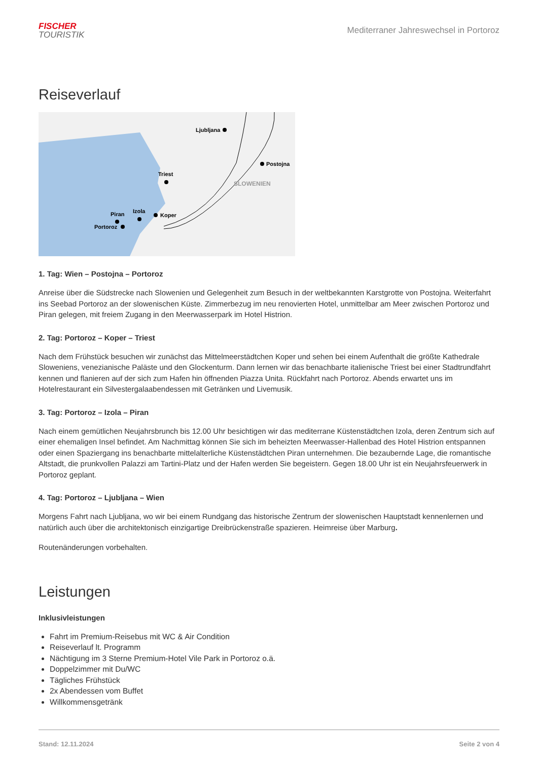FISCHER
TOURISTIK
Mediterraner Jahreswechsel in Portoroz
Reiseverlauf
Ljubljana
Postojna
Triest
Koper
Izola
Piran
Portoroz
SLOWENIEN
1. Tag: Wien – Postojna – Portoroz
Anreise über die Südstrecke nach Slowenien und Gelegenheit zum Besuch in der weltbekannten Karstgrotte von Postojna. Weiterfahrt ins Seebad Portoroz an der slowenischen Küste. Zimmerbezug im neu renovierten Hotel, unmittelbar am Meer zwischen Portoroz und Piran gelegen, mit freiem Zugang in den Meerwasserpark im Hotel Histrion.
2. Tag: Portoroz – Koper – Triest
Nach dem Frühstück besuchen wir zunächst das Mittelmeerstädtchen Koper und sehen bei einem Aufenthalt die größte Kathedrale Sloweniens, venezianische Paläste und den Glockenturm. Dann lernen wir das benachbarte italienische Triest bei einer Stadtrundfahrt kennen und flanieren auf der sich zum Hafen hin öffnenden Piazza Unita. Rückfahrt nach Portoroz. Abends erwartet uns im Hotelrestaurant ein Silvestergalaabendessen mit Getränken und Livemusik.
3. Tag: Portoroz – Izola – Piran
Nach einem gemütlichen Neujahrsbrunch bis 12.00 Uhr besichtigen wir das mediterrane Küstenstädtchen Izola, deren Zentrum sich auf einer ehemaligen Insel befindet. Am Nachmittag können Sie sich im beheizten Meerwasser-Hallenbad des Hotel Histrion entspannen oder einen Spaziergang ins benachbarte mittelalterliche Küstenstädtchen Piran unternehmen. Die bezaubernde Lage, die romantische Altstadt, die prunkvollen Palazzi am Tartini-Platz und der Hafen werden Sie begeistern. Gegen 18.00 Uhr ist ein Neujahrsfeuerwerk in Portoroz geplant.
4. Tag: Portoroz – Ljubljana – Wien
Morgens Fahrt nach Ljubljana, wo wir bei einem Rundgang das historische Zentrum der slowenischen Hauptstadt kennenlernen und natürlich auch über die architektonisch einzigartige Dreibrückenstraße spazieren. Heimreise über Marburg.
Routenänderungen vorbehalten.
Leistungen
Inklusivleistungen
Fahrt im Premium-Reisebus mit WC & Air Condition
Reiseverlauf lt. Programm
Nächtigung im 3 Sterne Premium-Hotel Vile Park in Portoroz o.ä.
Doppelzimmer mit Du/WC
Tägliches Frühstück
2x Abendessen vom Buffet
Willkommensgetränk
Stand: 12.11.2024 Seite 2 von 4